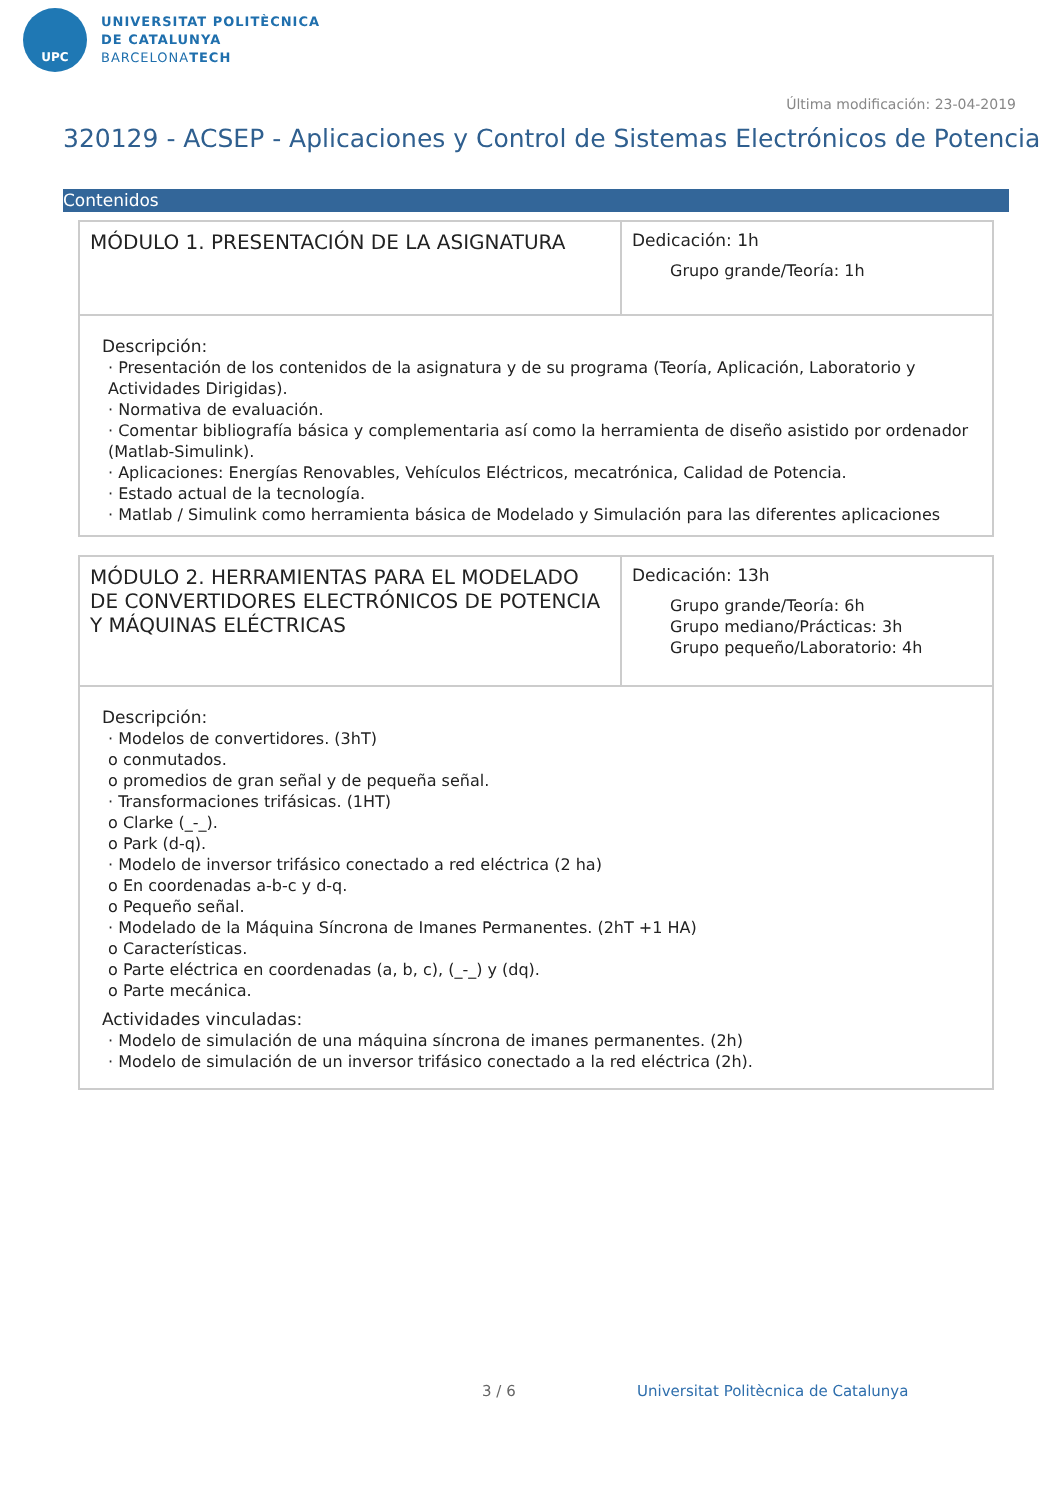UPC
UNIVERSITAT POLITÈCNICA
DE CATALUNYA
BARCELONATECH
Última modificación: 23-04-2019
320129 - ACSEP - Aplicaciones y Control de Sistemas Electrónicos de Potencia
Contenidos
| MÓDULO 1. PRESENTACIÓN DE LA ASIGNATURA | Dedicación: 1h Grupo grande/Teoría: 1h |
Descripción:
· Presentación de los contenidos de la asignatura y de su programa (Teoría, Aplicación, Laboratorio y Actividades Dirigidas).
· Normativa de evaluación.
· Comentar bibliografía básica y complementaria así como la herramienta de diseño asistido por ordenador (Matlab-Simulink).
· Aplicaciones: Energías Renovables, Vehículos Eléctricos, mecatrónica, Calidad de Potencia.
· Estado actual de la tecnología.
· Matlab / Simulink como herramienta básica de Modelado y Simulación para las diferentes aplicaciones
| MÓDULO 2. HERRAMIENTAS PARA EL MODELADO DE CONVERTIDORES ELECTRÓNICOS DE POTENCIA Y MÁQUINAS ELÉCTRICAS | Dedicación: 13h Grupo grande/Teoría: 6h Grupo mediano/Prácticas: 3h Grupo pequeño/Laboratorio: 4h |
Descripción:
· Modelos de convertidores. (3hT)
o conmutados.
o promedios de gran señal y de pequeña señal.
· Transformaciones trifásicas. (1HT)
o Clarke (_-_).
o Park (d-q).
· Modelo de inversor trifásico conectado a red eléctrica (2 ha)
o En coordenadas a-b-c y d-q.
o Pequeño señal.
· Modelado de la Máquina Síncrona de Imanes Permanentes. (2hT +1 HA)
o Características.
o Parte eléctrica en coordenadas (a, b, c), (_-_) y (dq).
o Parte mecánica.
Actividades vinculadas:
· Modelo de simulación de una máquina síncrona de imanes permanentes. (2h)
· Modelo de simulación de un inversor trifásico conectado a la red eléctrica (2h).
3 / 6
Universitat Politècnica de Catalunya